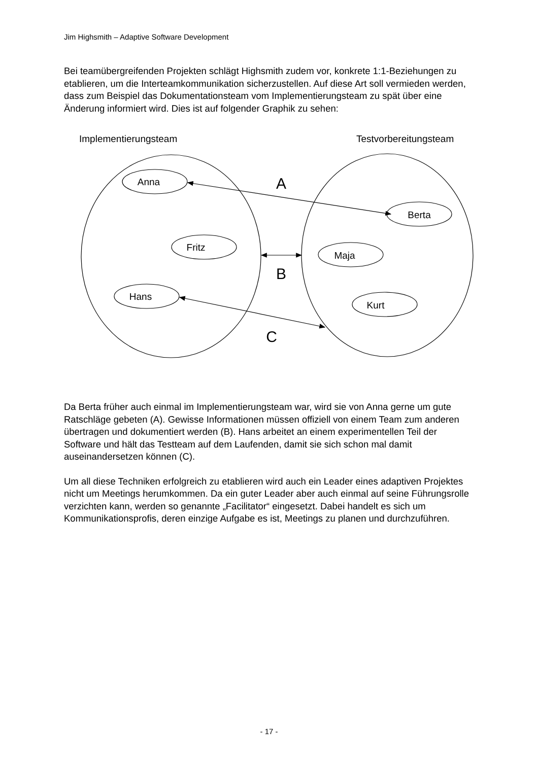Jim Highsmith – Adaptive Software Development
Bei teamübergreifenden Projekten schlägt Highsmith zudem vor, konkrete 1:1-Beziehungen zu etablieren, um die Interteamkommunikation sicherzustellen. Auf diese Art soll vermieden werden, dass zum Beispiel das Dokumentationsteam vom Implementierungsteam zu spät über eine Änderung informiert wird. Dies ist auf folgender Graphik zu sehen:
Implementierungsteam
Testvorbereitungsteam
Anna
Fritz
Hans
Berta
Maja
Kurt
A
B
C
Da Berta früher auch einmal im Implementierungsteam war, wird sie von Anna gerne um gute Ratschläge gebeten (A). Gewisse Informationen müssen offiziell von einem Team zum anderen übertragen und dokumentiert werden (B). Hans arbeitet an einem experimentellen Teil der Software und hält das Testteam auf dem Laufenden, damit sie sich schon mal damit auseinandersetzen können (C).
Um all diese Techniken erfolgreich zu etablieren wird auch ein Leader eines adaptiven Projektes nicht um Meetings herumkommen. Da ein guter Leader aber auch einmal auf seine Führungsrolle verzichten kann, werden so genannte „Facilitator“ eingesetzt. Dabei handelt es sich um Kommunikationsprofis, deren einzige Aufgabe es ist, Meetings zu planen und durchzuführen.
- 17 -